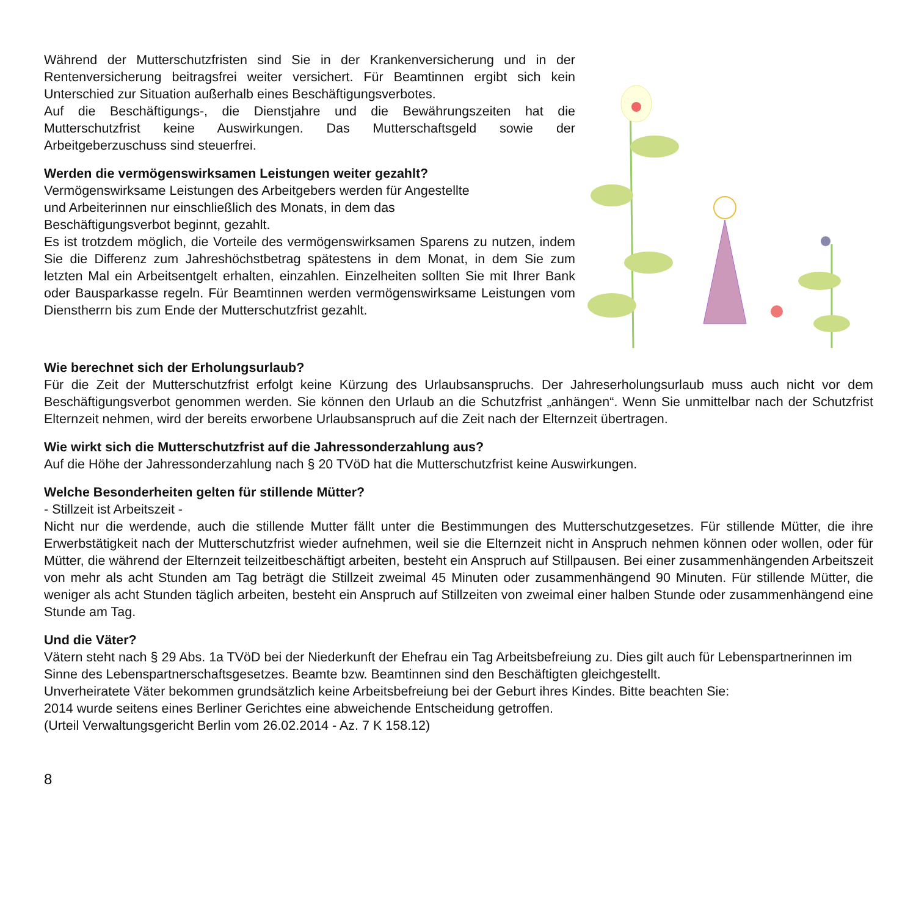Während der Mutterschutzfristen sind Sie in der Krankenversicherung und in der Rentenversicherung beitragsfrei weiter versichert. Für Beamtinnen ergibt sich kein Unterschied zur Situation außerhalb eines Beschäftigungsverbotes.
Auf die Beschäftigungs-, die Dienstjahre und die Bewährungszeiten hat die Mutterschutzfrist keine Auswirkungen. Das Mutterschaftsgeld sowie der Arbeitgeberzuschuss sind steuerfrei.
Werden die vermögenswirksamen Leistungen weiter gezahlt?
Vermögenswirksame Leistungen des Arbeitgebers werden für Angestellte
und Arbeiterinnen nur einschließlich des Monats, in dem das
Beschäftigungsverbot beginnt, gezahlt.
Es ist trotzdem möglich, die Vorteile des vermögenswirksamen Sparens zu nutzen, indem Sie die Differenz zum Jahreshöchstbetrag spätestens in dem Monat, in dem Sie zum letzten Mal ein Arbeitsentgelt erhalten, einzahlen. Einzelheiten sollten Sie mit Ihrer Bank oder Bausparkasse regeln. Für Beamtinnen werden vermögenswirksame Leistungen vom Dienstherrn bis zum Ende der Mutterschutzfrist gezahlt.
Wie berechnet sich der Erholungsurlaub?
Für die Zeit der Mutterschutzfrist erfolgt keine Kürzung des Urlaubsanspruchs. Der Jahreserholungsurlaub muss auch nicht vor dem Beschäftigungsverbot genommen werden. Sie können den Urlaub an die Schutzfrist „anhängen“. Wenn Sie unmittelbar nach der Schutzfrist Elternzeit nehmen, wird der bereits erworbene Urlaubsanspruch auf die Zeit nach der Elternzeit übertragen.
Wie wirkt sich die Mutterschutzfrist auf die Jahressonderzahlung aus?
Auf die Höhe der Jahressonderzahlung nach § 20 TVöD hat die Mutterschutzfrist keine Auswirkungen.
Welche Besonderheiten gelten für stillende Mütter?
- Stillzeit ist Arbeitszeit -
Nicht nur die werdende, auch die stillende Mutter fällt unter die Bestimmungen des Mutterschutzgesetzes. Für stillende Mütter, die ihre Erwerbstätigkeit nach der Mutterschutzfrist wieder aufnehmen, weil sie die Elternzeit nicht in Anspruch nehmen können oder wollen, oder für Mütter, die während der Elternzeit teilzeitbeschäftigt arbeiten, besteht ein Anspruch auf Stillpausen. Bei einer zusammenhängenden Arbeitszeit von mehr als acht Stunden am Tag beträgt die Stillzeit zweimal 45 Minuten oder zusammenhängend 90 Minuten. Für stillende Mütter, die weniger als acht Stunden täglich arbeiten, besteht ein Anspruch auf Stillzeiten von zweimal einer halben Stunde oder zusammenhängend eine Stunde am Tag.
Und die Väter?
Vätern steht nach § 29 Abs. 1a TVöD bei der Niederkunft der Ehefrau ein Tag Arbeitsbefreiung zu. Dies gilt auch für Lebenspartnerinnen im Sinne des Lebenspartnerschaftsgesetzes. Beamte bzw. Beamtinnen sind den Beschäftigten gleichgestellt.
Unverheiratete Väter bekommen grundsätzlich keine Arbeitsbefreiung bei der Geburt ihres Kindes. Bitte beachten Sie:
2014 wurde seitens eines Berliner Gerichtes eine abweichende Entscheidung getroffen.
(Urteil Verwaltungsgericht Berlin vom 26.02.2014 - Az. 7 K 158.12)
8